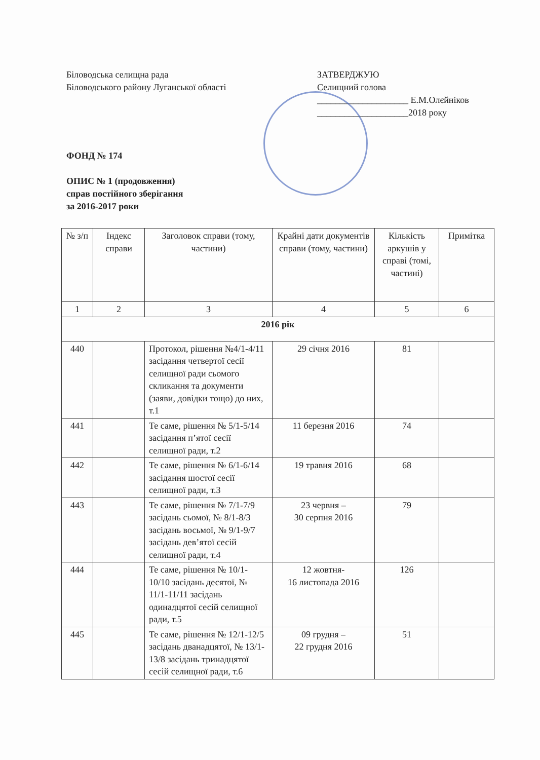Біловодська селищна рада
Біловодського району Луганської області
ЗАТВЕРДЖУЮ
Селищний голова
____________________ Е.М.Олєйніков
____________________2018 року
ФОНД № 174
ОПИС № 1 (продовження)
справ постійного зберігання
за 2016-2017 роки
| № з/п | Індекс справи | Заголовок справи (тому, частини) | Крайні дати документів справи (тому, частини) | Кількість аркушів у справі (томі, частині) | Примітка |
| --- | --- | --- | --- | --- | --- |
| 1 | 2 | 3 | 4 | 5 | 6 |
| 2016 рік | | | | | |
| 440 | | Протокол, рішення №4/1-4/11 засідання четвертої сесії селищної ради сьомого скликання та документи (заяви, довідки тощо) до них, т.1 | 29 січня 2016 | 81 | |
| 441 | | Те саме, рішення № 5/1-5/14 засідання п’ятої сесії селищної ради, т.2 | 11 березня 2016 | 74 | |
| 442 | | Те саме, рішення № 6/1-6/14 засідання шостої сесії селищної ради, т.3 | 19 травня 2016 | 68 | |
| 443 | | Те саме, рішення № 7/1-7/9 засідань сьомої, № 8/1-8/3 засідань восьмої, № 9/1-9/7 засідань дев’ятої сесій селищної ради, т.4 | 23 червня – 30 серпня 2016 | 79 | |
| 444 | | Те саме, рішення № 10/1-10/10 засідань десятої, № 11/1-11/11 засідань одинадцятої сесій селищної ради, т.5 | 12 жовтня- 16 листопада 2016 | 126 | |
| 445 | | Те саме, рішення № 12/1-12/5 засідань дванадцятої, № 13/1-13/8 засідань тринадцятої сесій селищної ради, т.6 | 09 грудня – 22 грудня 2016 | 51 | |